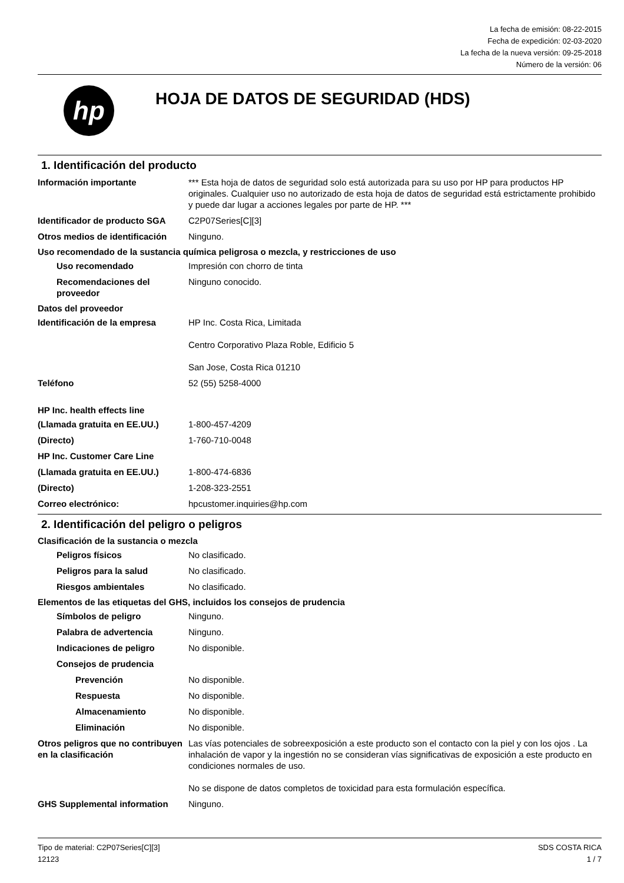La fecha de emisión: 08-22-2015
Fecha de expedición: 02-03-2020
La fecha de la nueva versión: 09-25-2018
Número de la versión: 06
hp
HOJA DE DATOS DE SEGURIDAD (HDS)
1. Identificación del producto
Información importante *** Esta hoja de datos de seguridad solo está autorizada para su uso por HP para productos HP originales. Cualquier uso no autorizado de esta hoja de datos de seguridad está estrictamente prohibido y puede dar lugar a acciones legales por parte de HP. ***
Identificador de producto SGA
C2P07Series[C][3]
Otros medios de identificación
Ninguno.
Uso recomendado de la sustancia química peligrosa o mezcla, y restricciones de uso
Uso recomendado Impresión con chorro de tinta
Recomendaciones del proveedor
Ninguno conocido.
Datos del proveedor
Identificación de la empresa HP Inc. Costa Rica, Limitada
Centro Corporativo Plaza Roble, Edificio 5
San Jose, Costa Rica 01210
Teléfono 52 (55) 5258-4000
HP Inc. health effects line
(Llamada gratuita en EE.UU.) 1-800-457-4209
(Directo) 1-760-710-0048
HP Inc. Customer Care Line
(Llamada gratuita en EE.UU.) 1-800-474-6836
(Directo) 1-208-323-2551
Correo electrónico: hpcustomer.inquiries@hp.com
2. Identificación del peligro o peligros
Clasificación de la sustancia o mezcla
Peligros físicos No clasificado.
Peligros para la salud No clasificado.
Riesgos ambientales No clasificado.
Elementos de las etiquetas del GHS, incluidos los consejos de prudencia
Símbolos de peligro Ninguno.
Palabra de advertencia Ninguno.
Indicaciones de peligro No disponible.
Consejos de prudencia
Prevención No disponible.
Respuesta No disponible.
Almacenamiento No disponible.
Eliminación No disponible.
Otros peligros que no contribuyen en la clasificación
Las vías potenciales de sobreexposición a este producto son el contacto con la piel y con los ojos . La inhalación de vapor y la ingestión no se consideran vías significativas de exposición a este producto en condiciones normales de uso.
No se dispone de datos completos de toxicidad para esta formulación específica.
GHS Supplemental information Ninguno.
Tipo de material: C2P07Series[C][3]
12123
SDS COSTA RICA
1 / 7